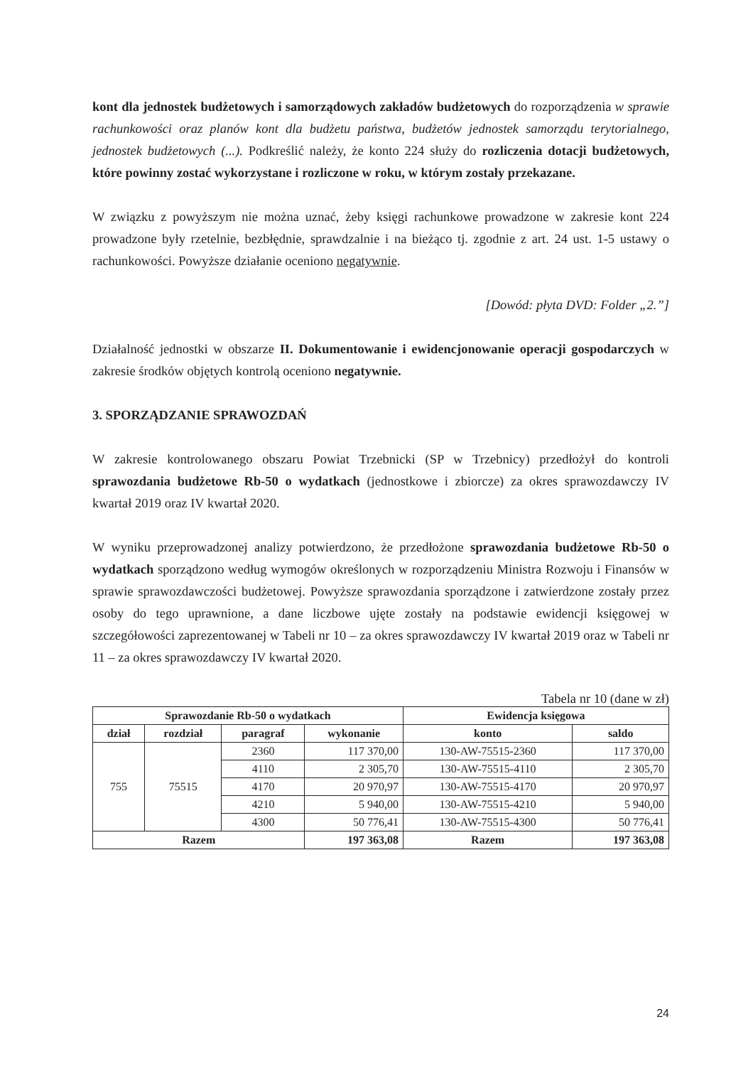kont dla jednostek budżetowych i samorządowych zakładów budżetowych do rozporządzenia w sprawie rachunkowości oraz planów kont dla budżetu państwa, budżetów jednostek samorządu terytorialnego, jednostek budżetowych (...). Podkreślić należy, że konto 224 służy do rozliczenia dotacji budżetowych, które powinny zostać wykorzystane i rozliczone w roku, w którym zostały przekazane.
W związku z powyższym nie można uznać, żeby księgi rachunkowe prowadzone w zakresie kont 224 prowadzone były rzetelnie, bezbłędnie, sprawdzalnie i na bieżąco tj. zgodnie z art. 24 ust. 1-5 ustawy o rachunkowości. Powyższe działanie oceniono negatywnie.
[Dowód: płyta DVD: Folder „2.”]
Działalność jednostki w obszarze II. Dokumentowanie i ewidencjonowanie operacji gospodarczych w zakresie środków objętych kontrolą oceniono negatywnie.
3. SPORZĄDZANIE SPRAWOZDAŃ
W zakresie kontrolowanego obszaru Powiat Trzebnicki (SP w Trzebnicy) przedłożył do kontroli sprawozdania budżetowe Rb-50 o wydatkach (jednostkowe i zbiorcze) za okres sprawozdawczy IV kwartał 2019 oraz IV kwartał 2020.
W wyniku przeprowadzonej analizy potwierdzono, że przedłożone sprawozdania budżetowe Rb-50 o wydatkach sporządzono według wymogów określonych w rozporządzeniu Ministra Rozwoju i Finansów w sprawie sprawozdawczości budżetowej. Powyższe sprawozdania sporządzone i zatwierdzone zostały przez osoby do tego uprawnione, a dane liczbowe ujęte zostały na podstawie ewidencji księgowej w szczegółowości zaprezentowanej w Tabeli nr 10 – za okres sprawozdawczy IV kwartał 2019 oraz w Tabeli nr 11 – za okres sprawozdawczy IV kwartał 2020.
Tabela nr 10 (dane w zł)
| Sprawozdanie Rb-50 o wydatkach | | | | Ewidencja księgowa | |
| --- | --- | --- | --- | --- | --- |
| dział | rozdział | paragraf | wykonanie | konto | saldo |
| 755 | 75515 | 2360 | 117 370,00 | 130-AW-75515-2360 | 117 370,00 |
| | | 4110 | 2 305,70 | 130-AW-75515-4110 | 2 305,70 |
| | | 4170 | 20 970,97 | 130-AW-75515-4170 | 20 970,97 |
| | | 4210 | 5 940,00 | 130-AW-75515-4210 | 5 940,00 |
| | | 4300 | 50 776,41 | 130-AW-75515-4300 | 50 776,41 |
| Razem | | | 197 363,08 | Razem | 197 363,08 |
24